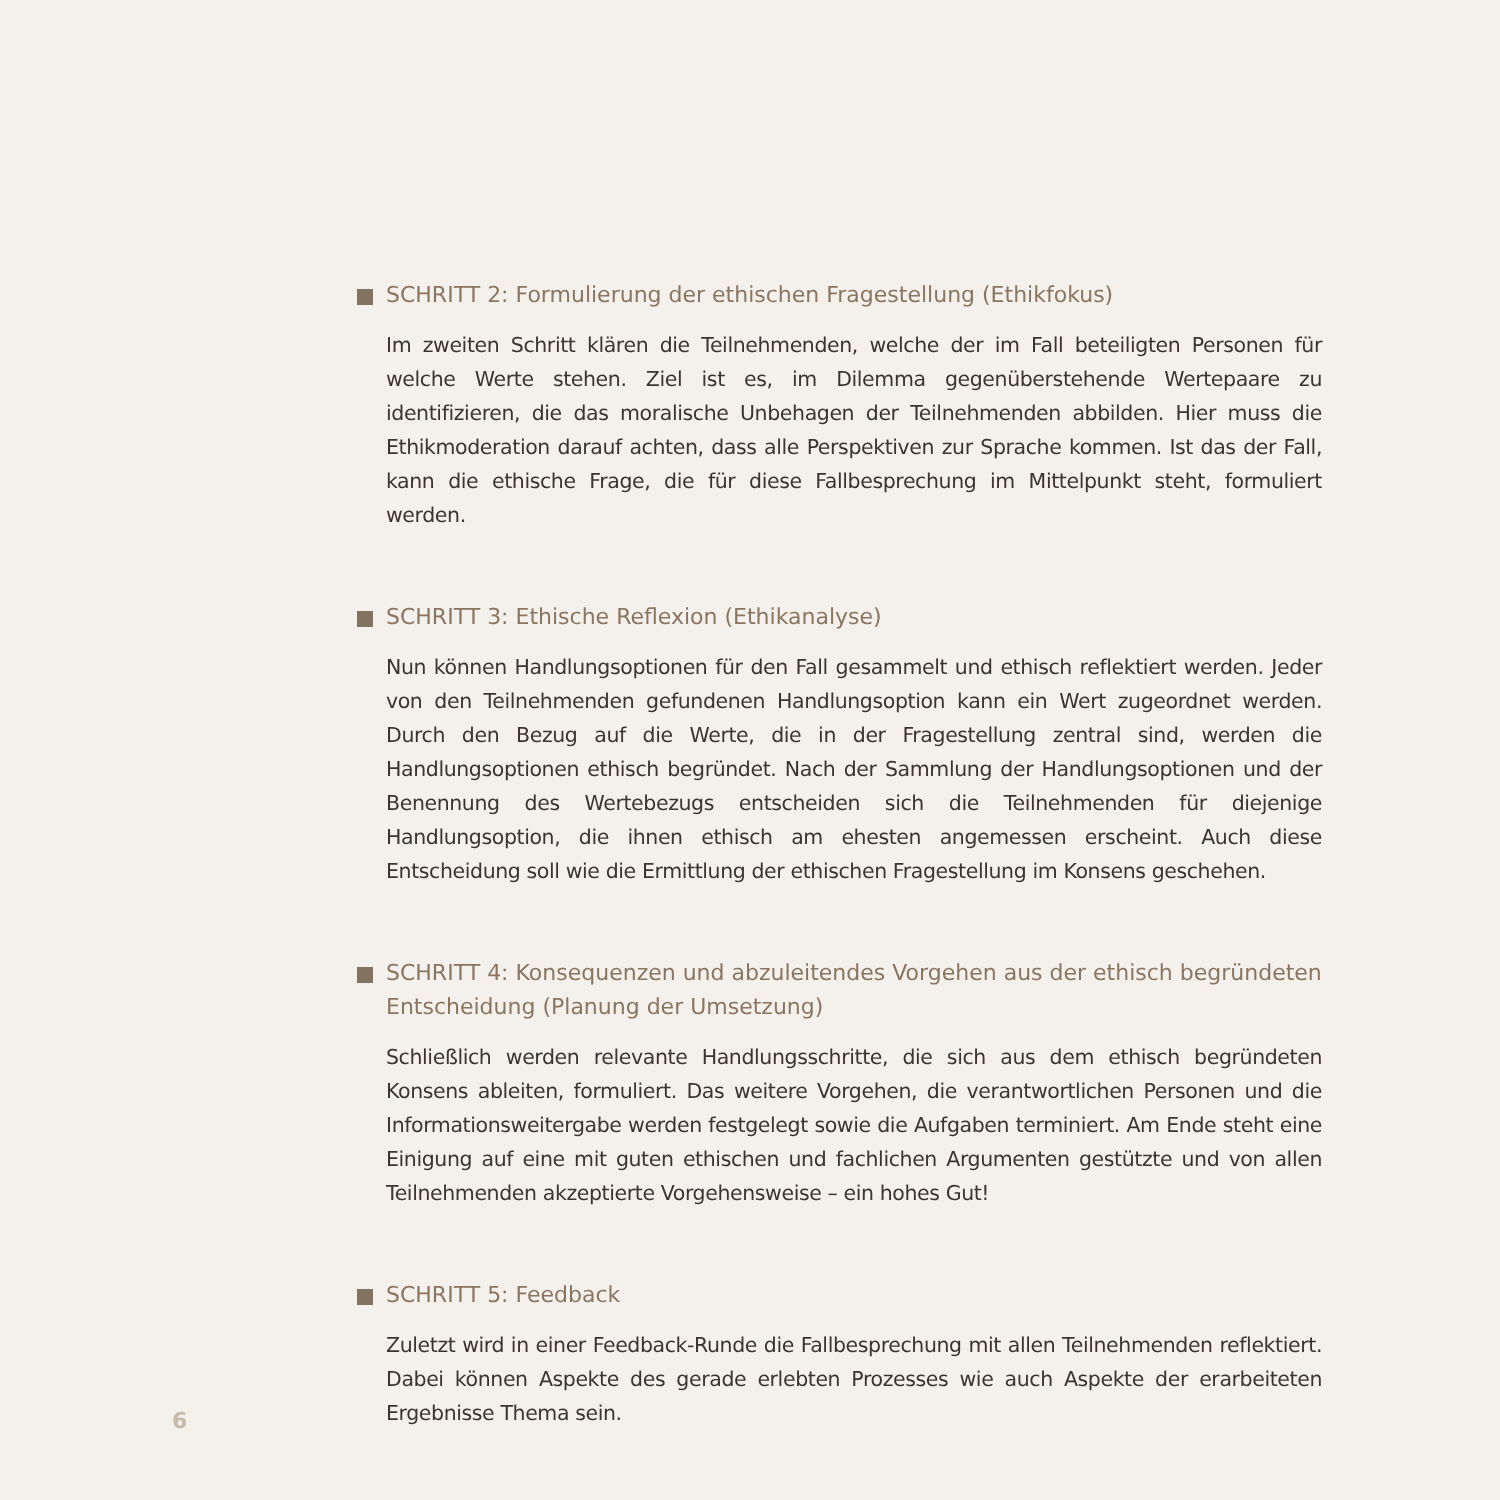SCHRITT 2: Formulierung der ethischen Fragestellung (Ethikfokus)
Im zweiten Schritt klären die Teilnehmenden, welche der im Fall beteiligten Personen für welche Werte stehen. Ziel ist es, im Dilemma gegenüberstehende Wertepaare zu identifizieren, die das moralische Unbehagen der Teilnehmenden abbilden. Hier muss die Ethikmoderation darauf achten, dass alle Perspektiven zur Sprache kommen. Ist das der Fall, kann die ethische Frage, die für diese Fallbesprechung im Mittelpunkt steht, formuliert werden.
SCHRITT 3: Ethische Reflexion (Ethikanalyse)
Nun können Handlungsoptionen für den Fall gesammelt und ethisch reflektiert werden. Jeder von den Teilnehmenden gefundenen Handlungsoption kann ein Wert zugeordnet werden. Durch den Bezug auf die Werte, die in der Fragestellung zentral sind, werden die Handlungsoptionen ethisch begründet. Nach der Sammlung der Handlungsoptionen und der Benennung des Wertebezugs entscheiden sich die Teilnehmenden für diejenige Handlungsoption, die ihnen ethisch am ehesten angemessen erscheint. Auch diese Entscheidung soll wie die Ermittlung der ethischen Fragestellung im Konsens geschehen.
SCHRITT 4: Konsequenzen und abzuleitendes Vorgehen aus der ethisch begründeten Entscheidung (Planung der Umsetzung)
Schließlich werden relevante Handlungsschritte, die sich aus dem ethisch begründeten Konsens ableiten, formuliert. Das weitere Vorgehen, die verantwortlichen Personen und die Informationsweitergabe werden festgelegt sowie die Aufgaben terminiert. Am Ende steht eine Einigung auf eine mit guten ethischen und fachlichen Argumenten gestützte und von allen Teilnehmenden akzeptierte Vorgehensweise – ein hohes Gut!
SCHRITT 5: Feedback
Zuletzt wird in einer Feedback-Runde die Fallbesprechung mit allen Teilnehmenden reflektiert. Dabei können Aspekte des gerade erlebten Prozesses wie auch Aspekte der erarbeiteten Ergebnisse Thema sein.
6